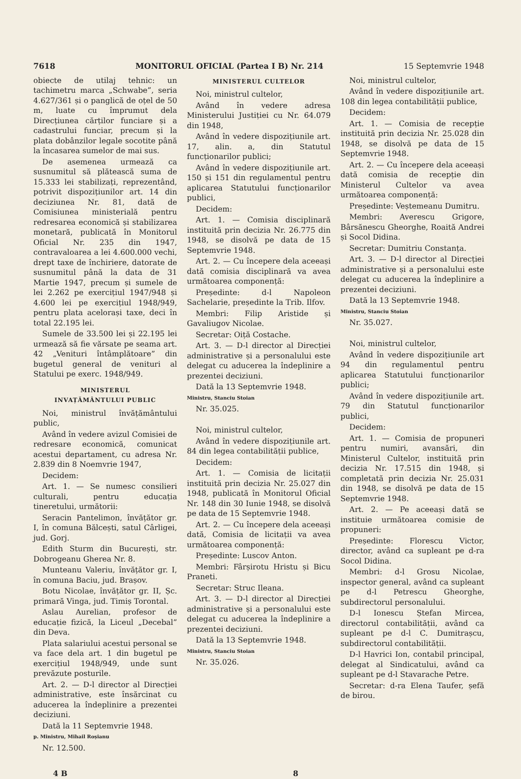7618 MONITORUL OFICIAL (Partea I B) Nr. 214 15 Septemvrie 1948
obiecte de utilaj tehnic: un tachimetru marca „Schwabe”, seria 4.627/361 și o panglică de oțel de 50 m, luate cu împrumut dela Direcțiunea cărților funciare și a cadastrului funciar, precum și la plata dobânzilor legale socotite până la încasarea sumelor de mai sus.
De asemenea urmează ca susnumitul să plătească suma de 15.333 lei stabilizați, reprezentând, potrivit dispozițiunilor art. 14 din deciziunea Nr. 81, dată de Comisiunea ministerială pentru redresarea economică și stabilizarea monetară, publicată în Monitorul Oficial Nr. 235 din 1947, contravaloarea a lei 4.600.000 vechi, drept taxe de închiriere, datorate de susnumitul până la data de 31 Martie 1947, precum și sumele de lei 2.262 pe exercițiul 1947/948 și 4.600 lei pe exercițiul 1948/949, pentru plata acelorași taxe, deci în total 22.195 lei.
Sumele de 33.500 lei și 22.195 lei urmează să fie vărsate pe seama art. 42 „Venituri întâmplătoare” din bugetul general de venituri al Statului pe exerc. 1948/949.
MINISTERUL
INVAȚĂMÂNTULUI PUBLIC
Noi, ministrul învățământului public,
Având în vedere avizul Comisiei de redresare economică, comunicat acestui departament, cu adresa Nr. 2.839 din 8 Noemvrie 1947,
Decidem:
Art. 1. — Se numesc consilieri culturali, pentru educația tineretului, următorii:
Seracin Pantelimon, învățător gr. I, în comuna Bălcești, satul Cârligei, jud. Gorj.
Edith Sturm din București, str. Dobrogeanu Gherea Nr. 8.
Munteanu Valeriu, învățător gr. I, în comuna Baciu, jud. Brașov.
Botu Nicolae, învățător gr. II, Șc. primară Vinga, jud. Timiș Torontal.
Aslau Aurelian, profesor de educație fizică, la Liceul „Decebal” din Deva.
Plata salariului acestui personal se va face dela art. 1 din bugetul pe exercițiul 1948/949, unde sunt prevăzute posturile.
Art. 2. — D-l director al Direcției administrative, este însărcinat cu aducerea la îndeplinire a prezentei deciziuni.
Dată la 11 Septemvrie 1948.
p. Ministru, Mihail Roșianu
Nr. 12.500.
MINISTERUL CULTELOR
Noi, ministrul cultelor,
Având în vedere adresa Ministerului Justiției cu Nr. 64.079 din 1948,
Având în vedere dispozițiunile art. 17, alin. a, din Statutul funcționarilor publici;
Având în vedere dispozițiunile art. 150 și 151 din regulamentul pentru aplicarea Statutului funcționarilor publici,
Decidem:
Art. 1. — Comisia disciplinară instituită prin decizia Nr. 26.775 din 1948, se disolvă pe data de 15 Septemvrie 1948.
Art. 2. — Cu începere dela aceeași dată comisia disciplinară va avea următoarea componență:
Președinte: d-l Napoleon Sachelarie, președinte la Trib. Ilfov.
Membri: Filip Aristide și Gavaliugov Nicolae.
Secretar: Oiță Costache.
Art. 3. — D-l director al Direcției administrative și a personalului este delegat cu aducerea la îndeplinire a prezentei deciziuni.
Dată la 13 Septemvrie 1948.
Ministru, Stanciu Stoian
Nr. 35.025.
Noi, ministrul cultelor,
Având în vedere dispozițiunile art. 84 din legea contabilității publice,
Decidem:
Art. 1. — Comisia de licitații instituită prin decizia Nr. 25.027 din 1948, publicată în Monitorul Oficial Nr. 148 din 30 Iunie 1948, se disolvă pe data de 15 Septemvrie 1948.
Art. 2. — Cu începere dela aceeași dată, Comisia de licitații va avea următoarea componență:
Președinte: Luscov Anton.
Membri: Fârșirotu Hristu și Bicu Praneti.
Secretar: Struc Ileana.
Art. 3. — D-l director al Direcției administrative și a personalului este delegat cu aducerea la îndeplinire a prezentei deciziuni.
Dată la 13 Septemvrie 1948.
Ministru, Stanciu Stoian
Nr. 35.026.
Noi, ministrul cultelor,
Având în vedere dispozițiunile art. 108 din legea contabilității publice,
Decidem:
Art. 1. — Comisia de recepție instituită prin decizia Nr. 25.028 din 1948, se disolvă pe data de 15 Septemvrie 1948.
Art. 2. — Cu începere dela aceeași dată comisia de recepție din Ministerul Cultelor va avea următoarea componență:
Președinte: Veștemeanu Dumitru.
Membri: Averescu Grigore, Bârsănescu Gheorghe, Roaită Andrei și Socol Didina.
Secretar: Dumitriu Constanța.
Art. 3. — D-l director al Direcției administrative și a personalului este delegat cu aducerea la îndeplinire a prezentei deciziuni.
Dată la 13 Septemvrie 1948.
Ministru, Stanciu Stoian
Nr. 35.027.
Noi, ministrul cultelor,
Având în vedere dispozițiunile art 94 din regulamentul pentru aplicarea Statutului funcționarilor publici;
Având în vedere dispozițiunile art. 79 din Statutul funcționarilor publici,
Decidem:
Art. 1. — Comisia de propuneri pentru numiri, avansări, din Ministerul Cultelor, instituită prin decizia Nr. 17.515 din 1948, și completată prin decizia Nr. 25.031 din 1948, se disolvă pe data de 15 Septemvrie 1948.
Art. 2. — Pe aceeași dată se instituie următoarea comisie de propuneri:
Președinte: Florescu Victor, director, având ca supleant pe d-ra Socol Didina.
Membri: d-l Grosu Nicolae, inspector general, având ca supleant pe d-l Petrescu Gheorghe, subdirectorul personalului.
D-l Ionescu Ștefan Mircea, directorul contabilității, având ca supleant pe d-l C. Dumitrașcu, subdirectorul contabilității.
D-l Havrici Ion, contabil principal, delegat al Sindicatului, având ca supleant pe d-l Stavarache Petre.
Secretar: d-ra Elena Taufer, șefă de birou.
4 B 8